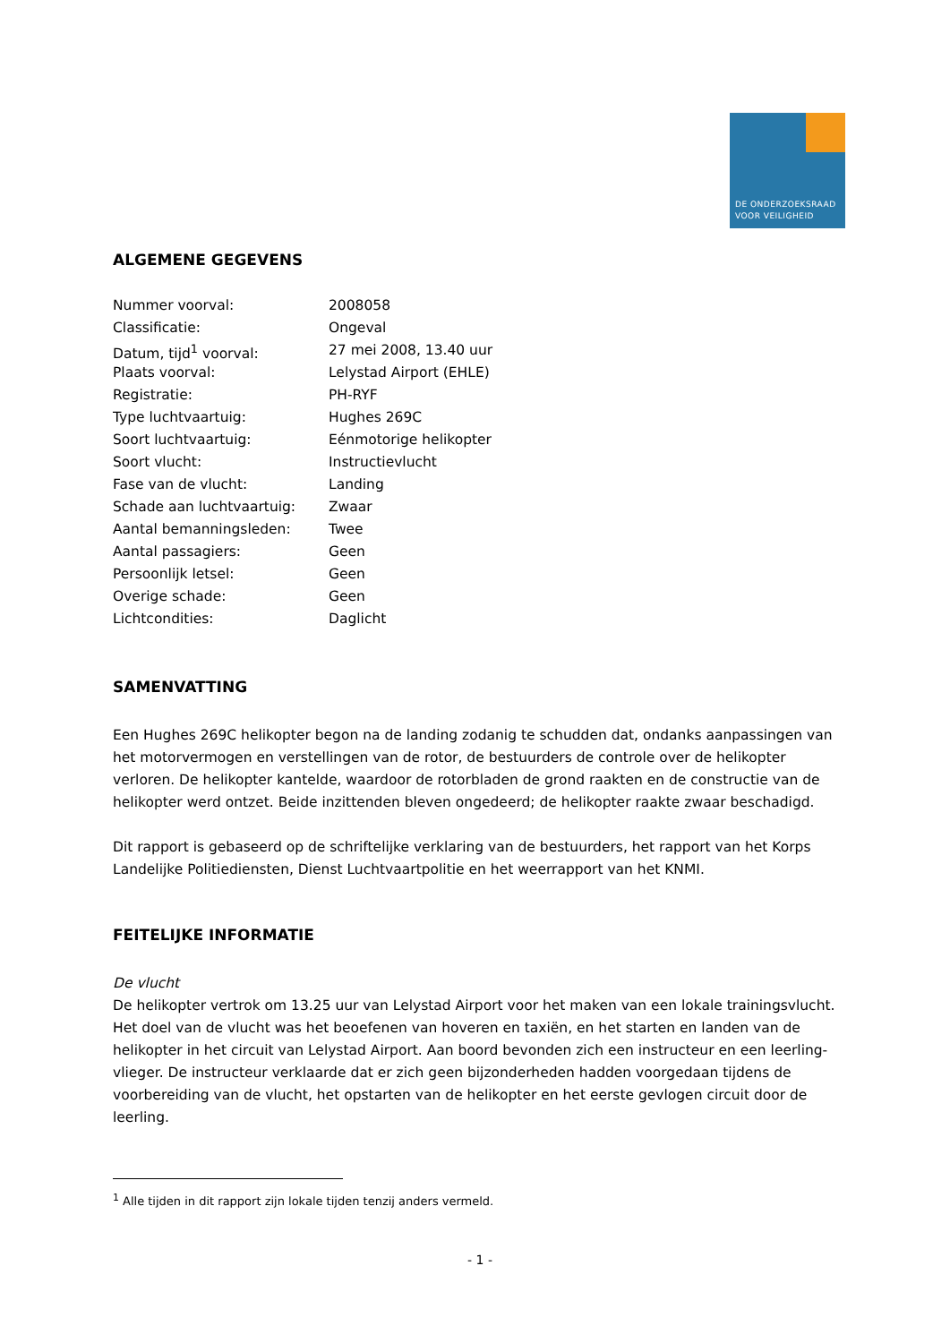DE ONDERZOEKSRAAD
VOOR VEILIGHEID
ALGEMENE GEGEVENS
| Nummer voorval: | 2008058 |
| Classificatie: | Ongeval |
| Datum, tijd<sup>1</sup> voorval: | 27 mei 2008, 13.40 uur |
| Plaats voorval: | Lelystad Airport (EHLE) |
| Registratie: | PH-RYF |
| Type luchtvaartuig: | Hughes 269C |
| Soort luchtvaartuig: | Eénmotorige helikopter |
| Soort vlucht: | Instructievlucht |
| Fase van de vlucht: | Landing |
| Schade aan luchtvaartuig: | Zwaar |
| Aantal bemanningsleden: | Twee |
| Aantal passagiers: | Geen |
| Persoonlijk letsel: | Geen |
| Overige schade: | Geen |
| Lichtcondities: | Daglicht |
SAMENVATTING
Een Hughes 269C helikopter begon na de landing zodanig te schudden dat, ondanks aanpassingen van het motorvermogen en verstellingen van de rotor, de bestuurders de controle over de helikopter verloren. De helikopter kantelde, waardoor de rotorbladen de grond raakten en de constructie van de helikopter werd ontzet. Beide inzittenden bleven ongedeerd; de helikopter raakte zwaar beschadigd.
Dit rapport is gebaseerd op de schriftelijke verklaring van de bestuurders, het rapport van het Korps Landelijke Politiediensten, Dienst Luchtvaartpolitie en het weerrapport van het KNMI.
FEITELIJKE INFORMATIE
De vlucht
De helikopter vertrok om 13.25 uur van Lelystad Airport voor het maken van een lokale trainingsvlucht. Het doel van de vlucht was het beoefenen van hoveren en taxiën, en het starten en landen van de helikopter in het circuit van Lelystad Airport. Aan boord bevonden zich een instructeur en een leerling-vlieger. De instructeur verklaarde dat er zich geen bijzonderheden hadden voorgedaan tijdens de voorbereiding van de vlucht, het opstarten van de helikopter en het eerste gevlogen circuit door de leerling.
<sup>1</sup> Alle tijden in dit rapport zijn lokale tijden tenzij anders vermeld.
- 1 -